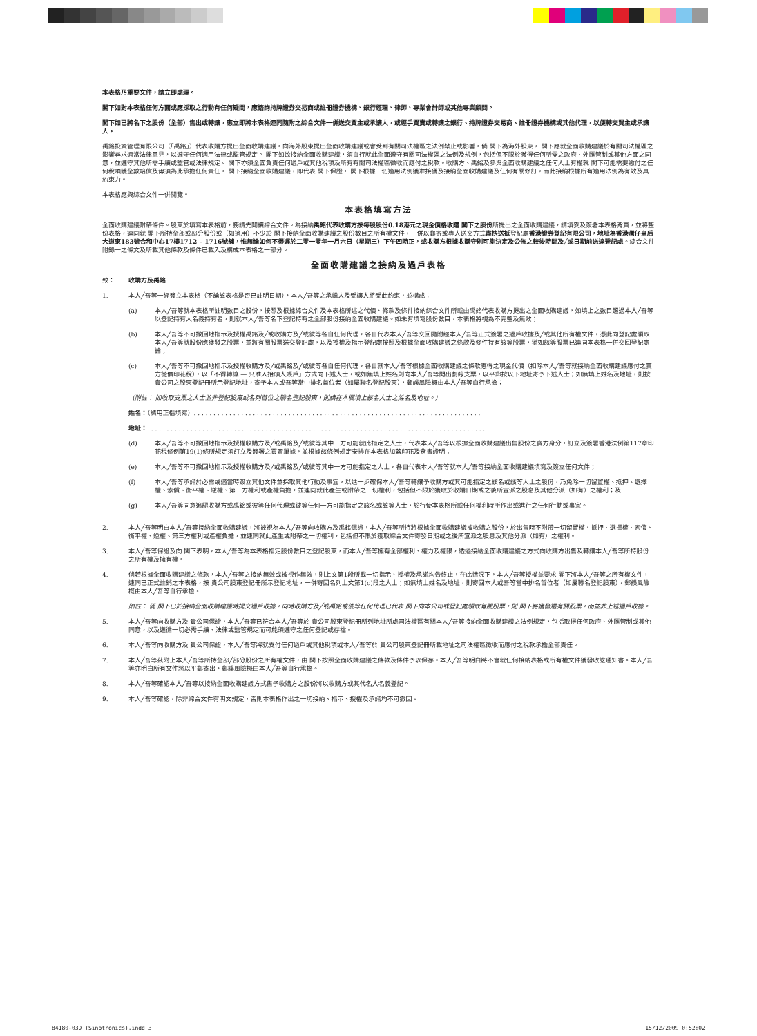本表格乃重要文件，請立即處理。
閣下如對本表格任何方面或應採取之行動有任何疑問，應諮詢持牌證券交易商或註冊證券機構、銀行經理、律師、專業會計師或其他專業顧問。
閣下如已將名下之股份（全部）售出或轉讓，應立即將本表格連同隨附之綜合文件一併送交買主或承讓人，或經手買賣或轉讓之銀行、持牌證券交易商、註冊證券機構或其他代理，以便轉交買主或承讓人。
禹銘投資管理有限公司（「禹銘」）代表收購方提出全面收購建議。向海外股東提出全面收購建議或會受到有關司法權區之法例禁止或影響。倘 閣下為海外股東， 閣下應就全面收購建議於有關司法權區之影響尋求適當法律意見，以遵守任何適用法律或監管規定。 閣下如欲接納全面收購建議，須自行就此全面遵守有關司法權區之法例及規例，包括但不限於獲得任何所需之政府、外匯管制或其他方面之同意，並遵守其他所需手續或監管或法律規定。 閣下亦須全面負責任何過戶或其他稅項及所有有關司法權區徵收而應付之稅款。收購方、禹銘及參與全面收購建議之任何人士有權就 閣下可能需要繳付之任何稅項獲全數賠償及毋須為此承擔任何責任。 閣下接納全面收購建議，即代表 閣下保證， 閣下根據一切適用法例獲准接獲及接納全面收購建議及任何有關修訂，而此接納根據所有適用法例為有效及具約束力。
本表格應與綜合文件一併閱覽。
本表格填寫方法
全面收購建議附帶條件。股東於填寫本表格前，務請先閱讀綜合文件。為接納禹銘代表收購方按每股股份0.18港元之現金價格收購 閣下之股份所提出之全面收購建議，請填妥及簽署本表格背頁，並將整份表格，連同就 閣下所持全部或部分股份或（如適用）不少於 閣下接納全面收購建議之股份數目之所有權文件，一併以郵寄或專人送交方式盡快送抵登記處香港證券登記有限公司，地址為香港灣仔皇后大道東183號合和中心17樓1712 – 1716號舖，惟無論如何不得遲於二零一零年一月六日（星期三）下午四時正，或收購方根據收購守則可能決定及公佈之較後時間及╱或日期前送達登記處。綜合文件附錄一之條文及所載其他條款及條件已載入及構成本表格之一部分。
全面收購建議之接納及過戶表格
致： 收購方及禹銘
1. 本人╱吾等一經簽立本表格（不論該表格是否已註明日期），本人╱吾等之承繼人及受讓人將受此約束，並構成：
(a) 本人╱吾等就本表格所註明數目之股份，按照及根據綜合文件及本表格所述之代價、條款及條件接納綜合文件所載由禹銘代表收購方提出之全面收購建議，如填上之數目超過本人╱吾等以登記持有人名義持有者，則就本人╱吾等名下登記持有之全部股份接納全面收購建議。如未有填寫股份數目，本表格將視為不完整及無效；
(b) 本人╱吾等不可撤回地指示及授權禹銘及╱或收購方及╱或彼等各自任何代理，各自代表本人╱吾等交回隨附經本人╱吾等正式簽署之過戶收據及╱或其他所有權文件，憑此向登記處領取本人╱吾等就股份應獲發之股票，並將有關股票送交登記處，以及授權及指示登記處按照及根據全面收購建議之條款及條件持有該等股票，猶如該等股票已連同本表格一併交回登記處論；
(c) 本人╱吾等不可撤回地指示及授權收購方及╱或禹銘及╱或彼等各自任何代理，各自就本人╱吾等根據全面收購建議之條款應得之現金代價（扣除本人╱吾等就接納全面收購建議應付之賣方從價印花稅），以「不得轉讓 — 只准入抬頭人賬戶」方式向下述人士，或如無填上姓名則向本人╱吾等開出劃線支票，以平郵按以下地址寄予下述人士；如無填上姓名及地址，則按 貴公司之股東登記冊所示登記地址，寄予本人或吾等當中排名首位者（如屬聯名登記股東），郵誤風險概由本人╱吾等自行承擔；
（附註： 如收取支票之人士並非登記股東或名列首位之聯名登記股東，則請在本欄填上該名人士之姓名及地址。）
姓名：（請用正楷填寫）. . . . . . . . . . . . . . . . . . . . . . . . . . . . . . . . . . . . . . . . . . . . . . . . . . . . . . . . . . . . . . . . . . . . . . . . .
地址：. . . . . . . . . . . . . . . . . . . . . . . . . . . . . . . . . . . . . . . . . . . . . . . . . . . . . . . . . . . . . . . . . . . . . . . . . . . . . . . . . . . . . .
(d) 本人╱吾等不可撤回地指示及授權收購方及╱或禹銘及╱或彼等其中一方可能就此指定之人士，代表本人╱吾等以根據全面收購建議出售股份之賣方身分，訂立及簽署香港法例第117章印花稅條例第19(1)條所規定須訂立及簽署之買賣單據，並根據該條例規定安排在本表格加蓋印花及背書證明；
(e) 本人╱吾等不可撤回地指示及授權收購方及╱或禹銘及╱或彼等其中一方可能指定之人士，各自代表本人╱吾等就本人╱吾等接納全面收購建議填寫及簽立任何文件；
(f) 本人╱吾等承諾於必需或適當時簽立其他文件並採取其他行動及事宜，以進一步確保本人╱吾等轉讓予收購方或其可能指定之該名或該等人士之股份，乃免除一切留置權、抵押、選擇權、索償、衡平權、逆權、第三方權利或產權負擔，並連同就此產生或附帶之一切權利，包括但不限於獲取於收購日期或之後所宣派之股息及其他分派（如有）之權利；及
(g) 本人╱吾等同意追認收購方或禹銘或彼等任何代理或彼等任何一方可能指定之該名或該等人士，於行使本表格所載任何權利時所作出或進行之任何行動或事宜。
2. 本人╱吾等明白本人╱吾等接納全面收購建議，將被視為本人╱吾等向收購方及禹銘保證，本人╱吾等所持將根據全面收購建議被收購之股份，於出售時不附帶一切留置權、抵押、選擇權、索償、衡平權、逆權、第三方權利或產權負擔，並連同就此產生或附帶之一切權利，包括但不限於獲取綜合文件寄發日期或之後所宣派之股息及其他分派（如有）之權利。
3. 本人╱吾等保證及向 閣下表明，本人╱吾等為本表格指定股份數目之登記股東，而本人╱吾等擁有全部權利、權力及權限，透過接納全面收購建議之方式向收購方出售及轉讓本人╱吾等所持股份之所有權及擁有權。
4. 倘若根據全面收購建議之條款，本人╱吾等之接納無效或被視作無效，則上文第1段所載一切指示、授權及承諾均告終止，在此情況下，本人╱吾等授權並要求 閣下將本人╱吾等之所有權文件，連同已正式註銷之本表格，按 貴公司股東登記冊所示登記地址，一併寄回名列上文第1(c)段之人士；如無填上姓名及地址，則寄回本人或吾等當中排名首位者（如屬聯名登記股東），郵誤風險概由本人╱吾等自行承擔。
附註： 倘 閣下已於接納全面收購建議時提交過戶收據，同時收購方及╱或禹銘或彼等任何代理已代表 閣下向本公司或登記處領取有關股票，則 閣下將獲發還有關股票，而並非上述過戶收據。
5. 本人╱吾等向收購方及 貴公司保證，本人╱吾等已符合本人╱吾等於 貴公司股東登記冊所列地址所處司法權區有關本人╱吾等接納全面收購建議之法例規定，包括取得任何政府、外匯管制或其他同意，以及遵循一切必需手續、法律或監管規定而可能須遵守之任何登記或存檔。
6. 本人╱吾等向收購方及 貴公司保證，本人╱吾等將就支付任何過戶或其他稅項或本人╱吾等於 貴公司股東登記冊所載地址之司法權區徵收而應付之稅款承擔全部責任。
7. 本人╱吾等茲附上本人╱吾等所持全部╱部分股份之所有權文件，由 閣下按照全面收購建議之條款及條件予以保存。本人╱吾等明白將不會就任何接納表格或所有權文件獲發收訖通知書。本人╱吾等亦明白所有文件將以平郵寄出，郵誤風險概由本人╱吾等自行承擔。
8. 本人╱吾等確認本人╱吾等以接納全面收購建議方式售予收購方之股份將以收購方或其代名人名義登記。
9. 本人╱吾等確認，除非綜合文件有明文規定，否則本表格作出之一切接納、指示、授權及承諾均不可撤回。
84180-03D (Sinotronics).indd 3 15/12/2009 0:52:02